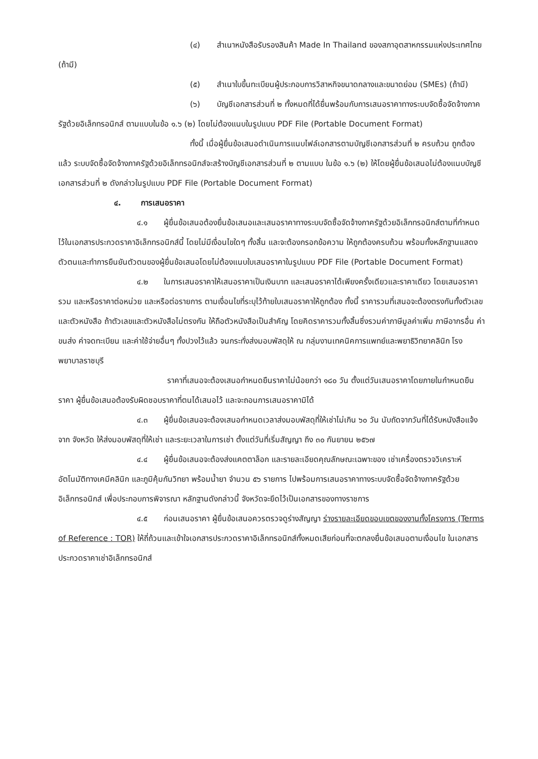(๔) สำเนาหนังสือรับรองสินค้า Made In Thailand ของสภาอุตสาหกรรมแห่งประเทศไทย (ถ้ามี)
(๕) สำเนาใบขึ้นทะเบียนผู้ประกอบการวิสาหกิจขนาดกลางและขนาดย่อม (SMEs) (ถ้ามี)
(๖) บัญชีเอกสารส่วนที่ ๒ ทั้งหมดที่ได้ยื่นพร้อมกับการเสนอราคาทางระบบจัดซื้อจัดจ้างภาครัฐด้วยอิเล็กทรอนิกส์ ตามแบบในข้อ ๑.๖ (๒) โดยไม่ต้องแนบในรูปแบบ PDF File (Portable Document Format)
ทั้งนี้ เมื่อผู้ยื่นข้อเสนอดำเนินการแนบไฟล์เอกสารตามบัญชีเอกสารส่วนที่ ๒ ครบถ้วน ถูกต้องแล้ว ระบบจัดซื้อจัดจ้างภาครัฐด้วยอิเล็กทรอนิกส์จะสร้างบัญชีเอกสารส่วนที่ ๒ ตามแบบ ในข้อ ๑.๖ (๒) ให้โดยผู้ยื่นข้อเสนอไม่ต้องแนบบัญชีเอกสารส่วนที่ ๒ ดังกล่าวในรูปแบบ PDF File (Portable Document Format)
๔. การเสนอราคา
๔.๑ ผู้ยื่นข้อเสนอต้องยื่นข้อเสนอและเสนอราคาทางระบบจัดซื้อจัดจ้างภาครัฐด้วยอิเล็กทรอนิกส์ตามที่กำหนดไว้ในเอกสารประกวดราคาอิเล็กทรอนิกส์นี้ โดยไม่มีเงื่อนไขใดๆ ทั้งสิ้น และจะต้องกรอกข้อความ ให้ถูกต้องครบถ้วน พร้อมทั้งหลักฐานแสดงตัวตนและทำการยืนยันตัวตนของผู้ยื่นข้อเสนอโดยไม่ต้องแนบใบเสนอราคาในรูปแบบ PDF File (Portable Document Format)
๔.๒ ในการเสนอราคาให้เสนอราคาเป็นเงินบาท และเสนอราคาได้เพียงครั้งเดียวและราคาเดียว โดยเสนอราคารวม และหรือราคาต่อหน่วย และหรือต่อรายการ ตามเงื่อนไขที่ระบุไว้ท้ายใบเสนอราคาให้ถูกต้อง ทั้งนี้ ราคารวมที่เสนอจะต้องตรงกันทั้งตัวเลขและตัวหนังสือ ถ้าตัวเลขและตัวหนังสือไม่ตรงกัน ให้ถือตัวหนังสือเป็นสำคัญ โดยคิดราคารวมทั้งสิ้นซึ่งรวมค่าภาษีมูลค่าเพิ่ม ภาษีอากรอื่น ค่าขนส่ง ค่าจดทะเบียน และค่าใช้จ่ายอื่นๆ ทั้งปวงไว้แล้ว จนกระทั่งส่งมอบพัสดุให้ ณ กลุ่มงานเทคนิคการแพทย์และพยาธิวิทยาคลินิก โรงพยาบาลราชบุรี
ราคาที่เสนอจะต้องเสนอกำหนดยืนราคาไม่น้อยกว่า ๑๘๐ วัน ตั้งแต่วันเสนอราคาโดยภายในกำหนดยืนราคา ผู้ยื่นข้อเสนอต้องรับผิดชอบราคาที่ตนได้เสนอไว้ และจะถอนการเสนอราคามิได้
๔.๓ ผู้ยื่นข้อเสนอจะต้องเสนอกำหนดเวลาส่งมอบพัสดุที่ให้เช่าไม่เกิน ๖๐ วัน นับถัดจากวันที่ได้รับหนังสือแจ้ง จาก จังหวัด ให้ส่งมอบพัสดุที่ให้เช่า และระยะเวลาในการเช่า ตั้งแต่วันที่เริ่มสัญญา ถึง ๓๐ กันยายน ๒๕๖๗
๔.๔ ผู้ยื่นข้อเสนอจะต้องส่งแคตตาล็อก และรายละเอียดคุณลักษณะเฉพาะของ เช่าเครื่องตรวจวิเคราะห์อัตโนมัติทางเคมีคลินิก และภูมิคุ้มกันวิทยา พร้อมน้ำยา จำนวน ๕๖ รายการ ไปพร้อมการเสนอราคาทางระบบจัดซื้อจัดจ้างภาครัฐด้วยอิเล็กทรอนิกส์ เพื่อประกอบการพิจารณา หลักฐานดังกล่าวนี้ จังหวัดจะยึดไว้เป็นเอกสารของทางราชการ
๔.๕ ก่อนเสนอราคา ผู้ยื่นข้อเสนอควรตรวจดูร่างสัญญา ร่างรายละเอียดขอบเขตของงานทั้งโครงการ (Terms of Reference : TOR) ให้ถี่ถ้วนและเข้าใจเอกสารประกวดราคาอิเล็กทรอนิกส์ทั้งหมดเสียก่อนที่จะตกลงยื่นข้อเสนอตามเงื่อนไข ในเอกสารประกวดราคาเช่าอิเล็กทรอนิกส์